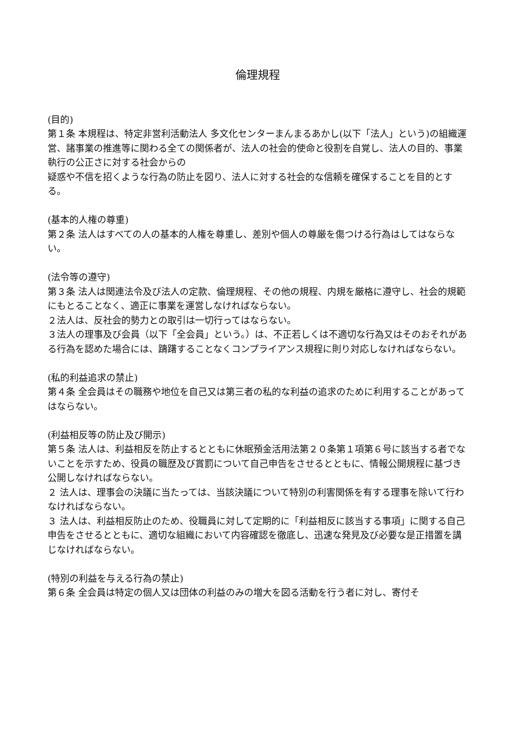倫理規程
(目的)
第１条 本規程は、特定非営利活動法人 多文化センターまんまるあかし(以下「法人」という)の組織運営、諸事業の推進等に関わる全ての関係者が、法人の社会的使命と役割を自覚し、法人の目的、事業執行の公正さに対する社会からの
疑惑や不信を招くような行為の防止を図り、法人に対する社会的な信頼を確保することを目的とする。
(基本的人権の尊重)
第２条 法人はすべての人の基本的人権を尊重し、差別や個人の尊厳を傷つける行為はしてはならない。
(法令等の遵守)
第３条 法人は関連法令及び法人の定款、倫理規程、その他の規程、内規を厳格に遵守し、社会的規範にもとることなく、適正に事業を運営しなければならない。
２法人は、反社会的勢力との取引は一切行ってはならない。
３法人の理事及び会員（以下「全会員」という。）は、不正若しくは不適切な行為又はそのおそれがある行為を認めた場合には、躊躇することなくコンプライアンス規程に則り対応しなければならない。
(私的利益追求の禁止)
第４条 全会員はその職務や地位を自己又は第三者の私的な利益の追求のために利用することがあってはならない。
(利益相反等の防止及び開示)
第５条 法人は、利益相反を防止するとともに休眠預金活用法第２０条第１項第６号に該当する者でないことを示すため、役員の職歴及び賞罰について自己申告をさせるとともに、情報公開規程に基づき公開しなければならない。
２ 法人は、理事会の決議に当たっては、当該決議について特別の利害関係を有する理事を除いて行わなければならない。
３ 法人は、利益相反防止のため、役職員に対して定期的に「利益相反に該当する事項」に関する自己申告をさせるとともに、適切な組織において内容確認を徹底し、迅速な発見及び必要な是正措置を講じなければならない。
(特別の利益を与える行為の禁止)
第６条 全会員は特定の個人又は団体の利益のみの増大を図る活動を行う者に対し、寄付そ